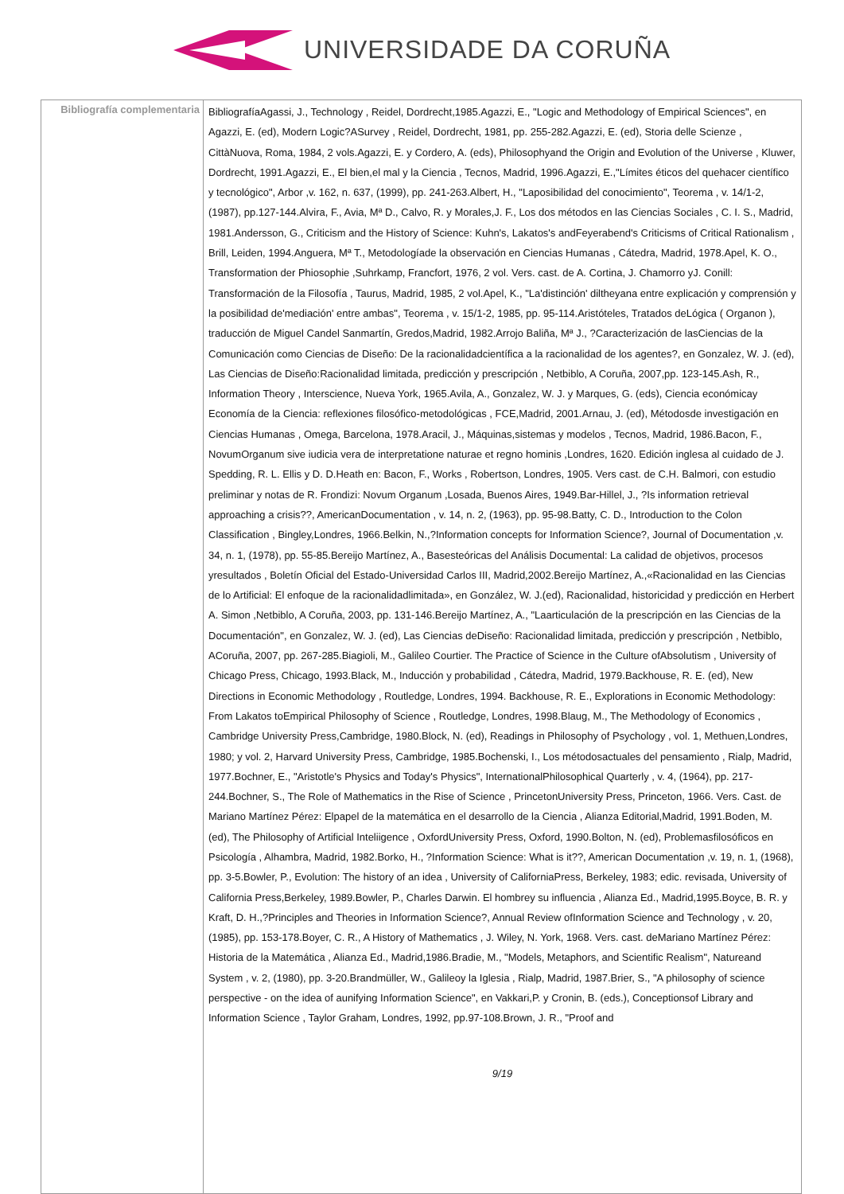UNIVERSIDADE DA CORUÑA
| Bibliografía complementaria | BibliografíaAgassi, J., Technology , Reidel, Dordrecht,1985.Agazzi, E., "Logic and Methodology of Empirical Sciences", en Agazzi, E. (ed), Modern Logic?ASurvey , Reidel, Dordrecht, 1981, pp. 255-282.Agazzi, E. (ed), Storia delle Scienze , CittàNuova, Roma, 1984, 2 vols.Agazzi, E. y Cordero, A. (eds), Philosophyand the Origin and Evolution of the Universe , Kluwer, Dordrecht, 1991.Agazzi, E., El bien,el mal y la Ciencia , Tecnos, Madrid, 1996.Agazzi, E.,"Límites éticos del quehacer científico y tecnológico", Arbor ,v. 162, n. 637, (1999), pp. 241-263.Albert, H., "Laposibilidad del conocimiento", Teorema , v. 14/1-2, (1987), pp.127-144.Alvira, F., Avia, Mª D., Calvo, R. y Morales,J. F., Los dos métodos en las Ciencias Sociales , C. I. S., Madrid, 1981.Andersson, G., Criticism and the History of Science: Kuhn's, Lakatos's andFeyerabend's Criticisms of Critical Rationalism , Brill, Leiden, 1994.Anguera, Mª T., Metodologíade la observación en Ciencias Humanas , Cátedra, Madrid, 1978.Apel, K. O., Transformation der Phiosophie ,Suhrkamp, Francfort, 1976, 2 vol. Vers. cast. de A. Cortina, J. Chamorro yJ. Conill: Transformación de la Filosofía , Taurus, Madrid, 1985, 2 vol.Apel, K., "La'distinción' diltheyana entre explicación y comprensión y la posibilidad de'mediación' entre ambas", Teorema , v. 15/1-2, 1985, pp. 95-114.Aristóteles, Tratados deLógica ( Organon ), traducción de Miguel Candel Sanmartín, Gredos,Madrid, 1982.Arrojo Baliña, Mª J., ?Caracterización de lasCiencias de la Comunicación como Ciencias de Diseño: De la racionalidadcientífica a la racionalidad de los agentes?, en Gonzalez, W. J. (ed), Las Ciencias de Diseño:Racionalidad limitada, predicción y prescripción , Netbiblo, A Coruña, 2007,pp. 123-145.Ash, R., Information Theory , Interscience, Nueva York, 1965.Avila, A., Gonzalez, W. J. y Marques, G. (eds), Ciencia económicay Economía de la Ciencia: reflexiones filosófico-metodológicas , FCE,Madrid, 2001.Arnau, J. (ed), Métodosde investigación en Ciencias Humanas , Omega, Barcelona, 1978.Aracil, J., Máquinas,sistemas y modelos , Tecnos, Madrid, 1986.Bacon, F., NovumOrganum sive iudicia vera de interpretatione naturae et regno hominis ,Londres, 1620. Edición inglesa al cuidado de J. Spedding, R. L. Ellis y D. D.Heath en: Bacon, F., Works , Robertson, Londres, 1905. Vers cast. de C.H. Balmori, con estudio preliminar y notas de R. Frondizi: Novum Organum ,Losada, Buenos Aires, 1949.Bar-Hillel, J., ?Is information retrieval approaching a crisis??, AmericanDocumentation , v. 14, n. 2, (1963), pp. 95-98.Batty, C. D., Introduction to the Colon Classification , Bingley,Londres, 1966.Belkin, N.,?Information concepts for Information Science?, Journal of Documentation ,v. 34, n. 1, (1978), pp. 55-85.Bereijo Martínez, A., Basesteóricas del Análisis Documental: La calidad de objetivos, procesos yresultados , Boletín Oficial del Estado-Universidad Carlos III, Madrid,2002.Bereijo Martínez, A.,«Racionalidad en las Ciencias de lo Artificial: El enfoque de la racionalidadlimitada», en González, W. J.(ed), Racionalidad, historicidad y predicción en Herbert A. Simon ,Netbiblo, A Coruña, 2003, pp. 131-146.Bereijo Martínez, A., "Laarticulación de la prescripción en las Ciencias de la Documentación", en Gonzalez, W. J. (ed), Las Ciencias deDiseño: Racionalidad limitada, predicción y prescripción , Netbiblo, ACoruña, 2007, pp. 267-285.Biagioli, M., Galileo Courtier. The Practice of Science in the Culture ofAbsolutism , University of Chicago Press, Chicago, 1993.Black, M., Inducción y probabilidad , Cátedra, Madrid, 1979.Backhouse, R. E. (ed), New Directions in Economic Methodology , Routledge, Londres, 1994. Backhouse, R. E., Explorations in Economic Methodology: From Lakatos toEmpirical Philosophy of Science , Routledge, Londres, 1998.Blaug, M., The Methodology of Economics , Cambridge University Press,Cambridge, 1980.Block, N. (ed), Readings in Philosophy of Psychology , vol. 1, Methuen,Londres, 1980; y vol. 2, Harvard University Press, Cambridge, 1985.Bochenski, I., Los métodosactuales del pensamiento , Rialp, Madrid, 1977.Bochner, E., "Aristotle's Physics and Today's Physics", InternationalPhilosophical Quarterly , v. 4, (1964), pp. 217-244.Bochner, S., The Role of Mathematics in the Rise of Science , PrincetonUniversity Press, Princeton, 1966. Vers. Cast. de Mariano Martínez Pérez: Elpapel de la matemática en el desarrollo de la Ciencia , Alianza Editorial,Madrid, 1991.Boden, M. (ed), The Philosophy of Artificial Inteliigence , OxfordUniversity Press, Oxford, 1990.Bolton, N. (ed), Problemasfilosóficos en Psicología , Alhambra, Madrid, 1982.Borko, H., ?Information Science: What is it??, American Documentation ,v. 19, n. 1, (1968), pp. 3-5.Bowler, P., Evolution: The history of an idea , University of CaliforniaPress, Berkeley, 1983; edic. revisada, University of California Press,Berkeley, 1989.Bowler, P., Charles Darwin. El hombrey su influencia , Alianza Ed., Madrid,1995.Boyce, B. R. y Kraft, D. H.,?Principles and Theories in Information Science?, Annual Review ofInformation Science and Technology , v. 20, (1985), pp. 153-178.Boyer, C. R., A History of Mathematics , J. Wiley, N. York, 1968. Vers. cast. deMariano Martínez Pérez: Historia de la Matemática , Alianza Ed., Madrid,1986.Bradie, M., "Models, Metaphors, and Scientific Realism", Natureand System , v. 2, (1980), pp. 3-20.Brandmüller, W., Galileoy la Iglesia , Rialp, Madrid, 1987.Brier, S., "A philosophy of science perspective - on the idea of aunifying Information Science", en Vakkari,P. y Cronin, B. (eds.), Conceptionsof Library and Information Science , Taylor Graham, Londres, 1992, pp.97-108.Brown, J. R., "Proof and 9/19 |